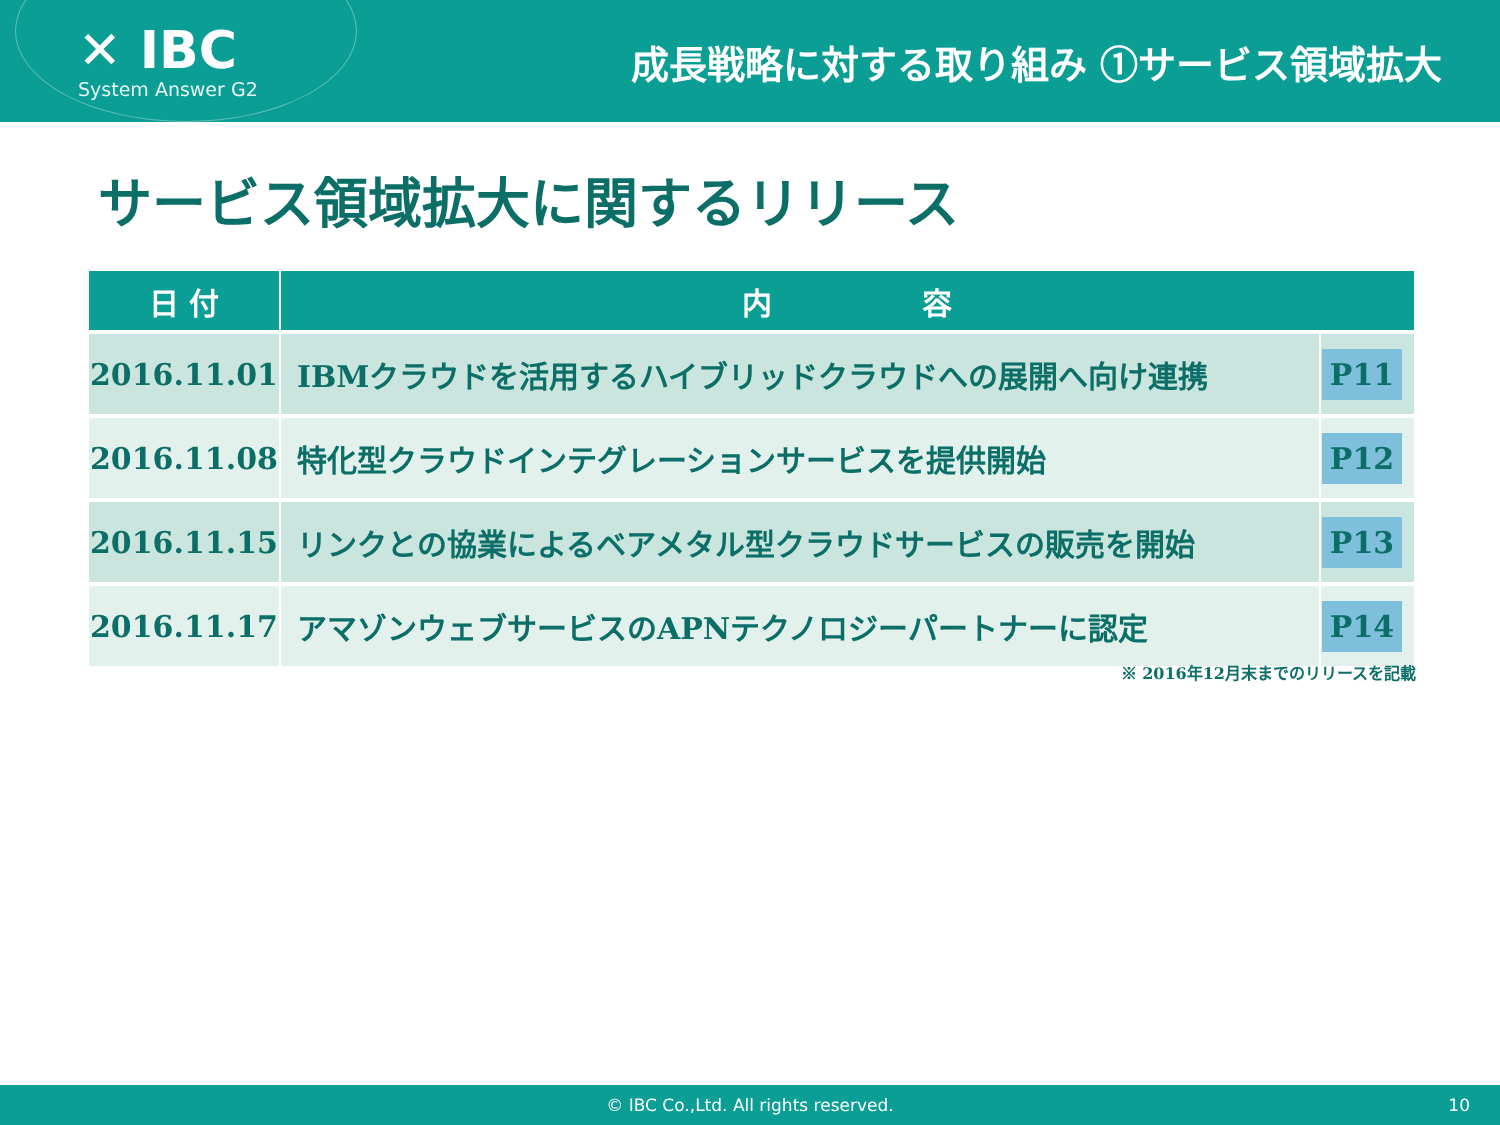✕ IBC
System Answer G2
成長戦略に対する取り組み ①サービス領域拡大
サービス領域拡大に関するリリース
| 日 付 | 内 容 | |
| --- | --- | --- |
| 2016.11.01 | IBMクラウドを活用するハイブリッドクラウドへの展開へ向け連携 | P11 |
| 2016.11.08 | 特化型クラウドインテグレーションサービスを提供開始 | P12 |
| 2016.11.15 | リンクとの協業によるベアメタル型クラウドサービスの販売を開始 | P13 |
| 2016.11.17 | アマゾンウェブサービスのAPNテクノロジーパートナーに認定 | P14 |
※ 2016年12月末までのリリースを記載
© IBC Co.,Ltd. All rights reserved. 10